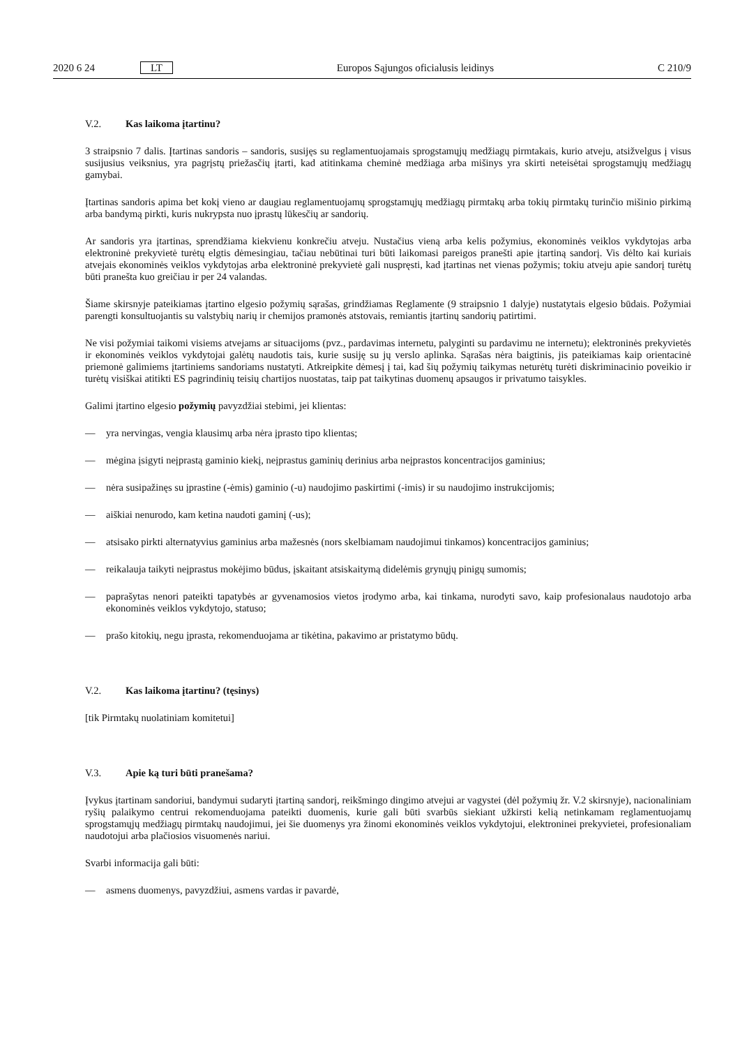2020 6 24 LT Europos Sąjungos oficialusis leidinys C 210/9
V.2. Kas laikoma įtartinu?
3 straipsnio 7 dalis. Įtartinas sandoris – sandoris, susijęs su reglamentuojamais sprogstamųjų medžiagų pirmtakais, kurio atveju, atsižvelgus į visus susijusius veiksnius, yra pagrįstų priežasčių įtarti, kad atitinkama cheminė medžiaga arba mišinys yra skirti neteisėtai sprogstamųjų medžiagų gamybai.
Įtartinas sandoris apima bet kokį vieno ar daugiau reglamentuojamų sprogstamųjų medžiagų pirmtakų arba tokių pirmtakų turinčio mišinio pirkimą arba bandymą pirkti, kuris nukrypsta nuo įprastų lūkesčių ar sandorių.
Ar sandoris yra įtartinas, sprendžiama kiekvienu konkrečiu atveju. Nustačius vieną arba kelis požymius, ekonominės veiklos vykdytojas arba elektroninė prekyvietė turėtų elgtis dėmesingiau, tačiau nebūtinai turi būti laikomasi pareigos pranešti apie įtartiną sandorį. Vis dėlto kai kuriais atvejais ekonominės veiklos vykdytojas arba elektroninė prekyvietė gali nuspręsti, kad įtartinas net vienas požymis; tokiu atveju apie sandorį turėtų būti pranešta kuo greičiau ir per 24 valandas.
Šiame skirsnyje pateikiamas įtartino elgesio požymių sąrašas, grindžiamas Reglamente (9 straipsnio 1 dalyje) nustatytais elgesio būdais. Požymiai parengti konsultuojantis su valstybių narių ir chemijos pramonės atstovais, remiantis įtartinų sandorių patirtimi.
Ne visi požymiai taikomi visiems atvejams ar situacijoms (pvz., pardavimas internetu, palyginti su pardavimu ne internetu); elektroninės prekyvietės ir ekonominės veiklos vykdytojai galėtų naudotis tais, kurie susiję su jų verslo aplinka. Sąrašas nėra baigtinis, jis pateikiamas kaip orientacinė priemonė galimiems įtartiniems sandoriams nustatyti. Atkreipkite dėmesį į tai, kad šių požymių taikymas neturėtų turėti diskriminacinio poveikio ir turėtų visiškai atitikti ES pagrindinių teisių chartijos nuostatas, taip pat taikytinas duomenų apsaugos ir privatumo taisykles.
Galimi įtartino elgesio požymių pavyzdžiai stebimi, jei klientas:
— yra nervingas, vengia klausimų arba nėra įprasto tipo klientas;
— mėgina įsigyti neįprastą gaminio kiekį, neįprastus gaminių derinius arba neįprastos koncentracijos gaminius;
— nėra susipažinęs su įprastine (-ėmis) gaminio (-u) naudojimo paskirtimi (-imis) ir su naudojimo instrukcijomis;
— aiškiai nenurodo, kam ketina naudoti gaminį (-us);
— atsisako pirkti alternatyvius gaminius arba mažesnės (nors skelbiamam naudojimui tinkamos) koncentracijos gaminius;
— reikalauja taikyti neįprastus mokėjimo būdus, įskaitant atsiskaitymą didelėmis grynųjų pinigų sumomis;
— paprašytas nenori pateikti tapatybės ar gyvenamosios vietos įrodymo arba, kai tinkama, nurodyti savo, kaip profesionalaus naudotojo arba ekonominės veiklos vykdytojo, statuso;
— prašo kitokių, negu įprasta, rekomenduojama ar tikėtina, pakavimo ar pristatymo būdų.
V.2. Kas laikoma įtartinu? (tęsinys)
[tik Pirmtakų nuolatiniam komitetui]
V.3. Apie ką turi būti pranešama?
Įvykus įtartinam sandoriui, bandymui sudaryti įtartiną sandorį, reikšmingo dingimo atvejui ar vagystei (dėl požymių žr. V.2 skirsnyje), nacionaliniam ryšių palaikymo centrui rekomenduojama pateikti duomenis, kurie gali būti svarbūs siekiant užkirsti kelią netinkamam reglamentuojamų sprogstamųjų medžiagų pirmtakų naudojimui, jei šie duomenys yra žinomi ekonominės veiklos vykdytojui, elektroninei prekyvietei, profesionaliam naudotojui arba plačiosios visuomenės nariui.
Svarbi informacija gali būti:
— asmens duomenys, pavyzdžiui, asmens vardas ir pavardė,